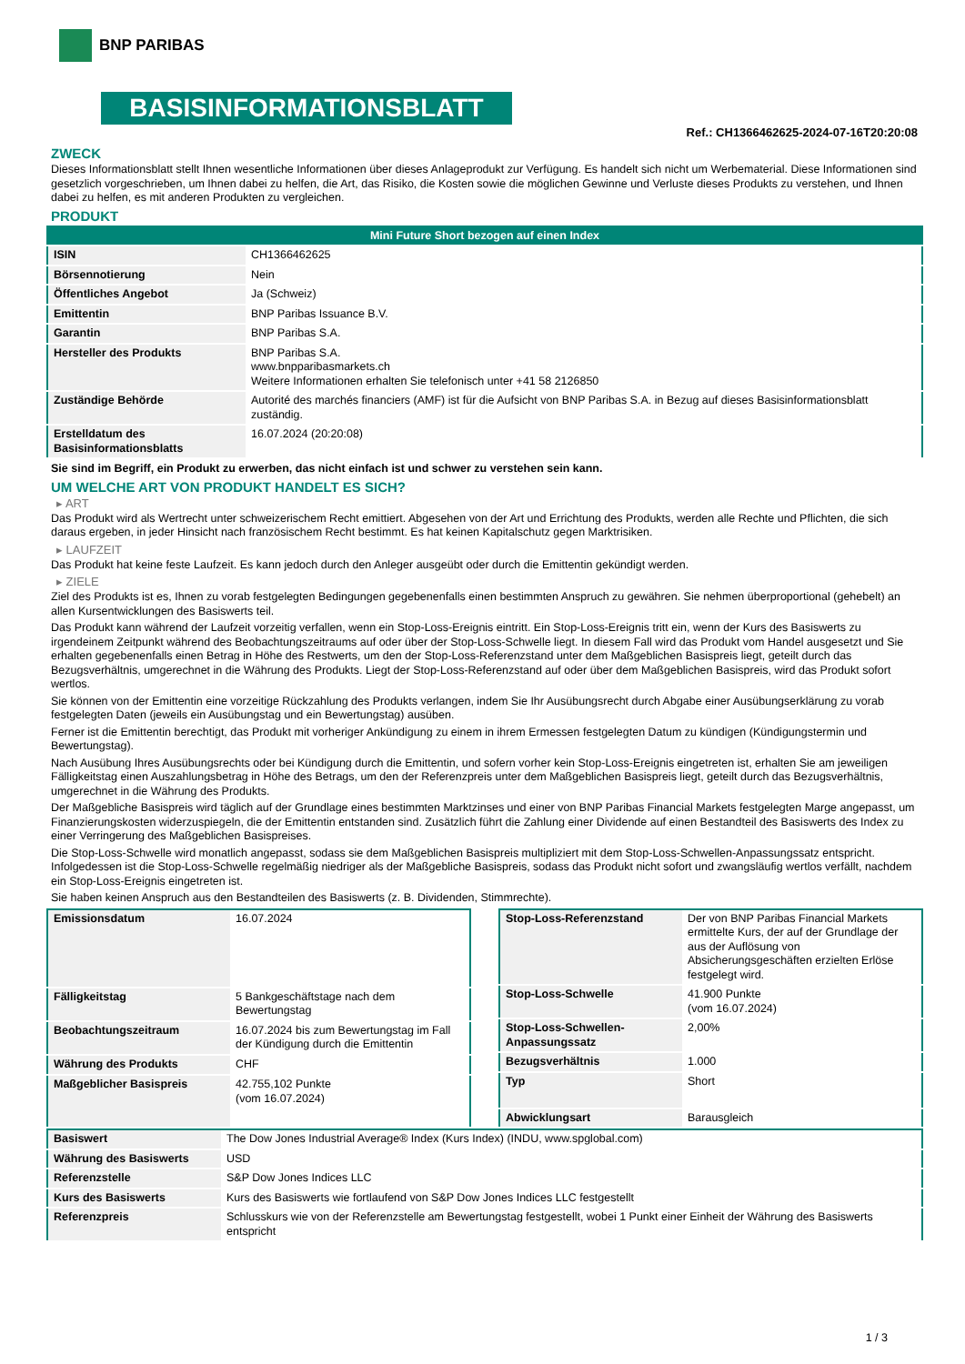BNP PARIBAS
BASISINFORMATIONSBLATT
Ref.: CH1366462625-2024-07-16T20:20:08
ZWECK
Dieses Informationsblatt stellt Ihnen wesentliche Informationen über dieses Anlageprodukt zur Verfügung. Es handelt sich nicht um Werbematerial. Diese Informationen sind gesetzlich vorgeschrieben, um Ihnen dabei zu helfen, die Art, das Risiko, die Kosten sowie die möglichen Gewinne und Verluste dieses Produkts zu verstehen, und Ihnen dabei zu helfen, es mit anderen Produkten zu vergleichen.
PRODUKT
| Mini Future Short bezogen auf einen Index | |
| ISIN | CH1366462625 |
| Börsennotierung | Nein |
| Öffentliches Angebot | Ja (Schweiz) |
| Emittentin | BNP Paribas Issuance B.V. |
| Garantin | BNP Paribas S.A. |
| Hersteller des Produkts | BNP Paribas S.A. www.bnpparibasmarkets.ch Weitere Informationen erhalten Sie telefonisch unter +41 58 2126850 |
| Zuständige Behörde | Autorité des marchés financiers (AMF) ist für die Aufsicht von BNP Paribas S.A. in Bezug auf dieses Basisinformationsblatt zuständig. |
| Erstelldatum des Basisinformationsblatts | 16.07.2024 (20:20:08) |
Sie sind im Begriff, ein Produkt zu erwerben, das nicht einfach ist und schwer zu verstehen sein kann.
UM WELCHE ART VON PRODUKT HANDELT ES SICH?
▸ ART
Das Produkt wird als Wertrecht unter schweizerischem Recht emittiert. Abgesehen von der Art und Errichtung des Produkts, werden alle Rechte und Pflichten, die sich daraus ergeben, in jeder Hinsicht nach französischem Recht bestimmt. Es hat keinen Kapitalschutz gegen Marktrisiken.
▸ LAUFZEIT
Das Produkt hat keine feste Laufzeit. Es kann jedoch durch den Anleger ausgeübt oder durch die Emittentin gekündigt werden.
▸ ZIELE
Ziel des Produkts ist es, Ihnen zu vorab festgelegten Bedingungen gegebenenfalls einen bestimmten Anspruch zu gewähren. Sie nehmen überproportional (gehebelt) an allen Kursentwicklungen des Basiswerts teil.
Das Produkt kann während der Laufzeit vorzeitig verfallen, wenn ein Stop-Loss-Ereignis eintritt. Ein Stop-Loss-Ereignis tritt ein, wenn der Kurs des Basiswerts zu irgendeinem Zeitpunkt während des Beobachtungszeitraums auf oder über der Stop-Loss-Schwelle liegt. In diesem Fall wird das Produkt vom Handel ausgesetzt und Sie erhalten gegebenenfalls einen Betrag in Höhe des Restwerts, um den der Stop-Loss-Referenzstand unter dem Maßgeblichen Basispreis liegt, geteilt durch das Bezugsverhältnis, umgerechnet in die Währung des Produkts. Liegt der Stop-Loss-Referenzstand auf oder über dem Maßgeblichen Basispreis, wird das Produkt sofort wertlos.
Sie können von der Emittentin eine vorzeitige Rückzahlung des Produkts verlangen, indem Sie Ihr Ausübungsrecht durch Abgabe einer Ausübungserklärung zu vorab festgelegten Daten (jeweils ein Ausübungstag und ein Bewertungstag) ausüben.
Ferner ist die Emittentin berechtigt, das Produkt mit vorheriger Ankündigung zu einem in ihrem Ermessen festgelegten Datum zu kündigen (Kündigungstermin und Bewertungstag).
Nach Ausübung Ihres Ausübungsrechts oder bei Kündigung durch die Emittentin, und sofern vorher kein Stop-Loss-Ereignis eingetreten ist, erhalten Sie am jeweiligen Fälligkeitstag einen Auszahlungsbetrag in Höhe des Betrags, um den der Referenzpreis unter dem Maßgeblichen Basispreis liegt, geteilt durch das Bezugsverhältnis, umgerechnet in die Währung des Produkts.
Der Maßgebliche Basispreis wird täglich auf der Grundlage eines bestimmten Marktzinses und einer von BNP Paribas Financial Markets festgelegten Marge angepasst, um Finanzierungskosten widerzuspiegeln, die der Emittentin entstanden sind. Zusätzlich führt die Zahlung einer Dividende auf einen Bestandteil des Basiswerts des Index zu einer Verringerung des Maßgeblichen Basispreises.
Die Stop-Loss-Schwelle wird monatlich angepasst, sodass sie dem Maßgeblichen Basispreis multipliziert mit dem Stop-Loss-Schwellen-Anpassungssatz entspricht. Infolgedessen ist die Stop-Loss-Schwelle regelmäßig niedriger als der Maßgebliche Basispreis, sodass das Produkt nicht sofort und zwangsläufig wertlos verfällt, nachdem ein Stop-Loss-Ereignis eingetreten ist.
Sie haben keinen Anspruch aus den Bestandteilen des Basiswerts (z. B. Dividenden, Stimmrechte).
| Emissionsdatum | 16.07.2024 |
| Fälligkeitstag | 5 Bankgeschäftstage nach dem Bewertungstag |
| Beobachtungszeitraum | 16.07.2024 bis zum Bewertungstag im Fall der Kündigung durch die Emittentin |
| Währung des Produkts | CHF |
| Maßgeblicher Basispreis | 42.755,102 Punkte (vom 16.07.2024) |
| Stop-Loss-Referenzstand | Der von BNP Paribas Financial Markets ermittelte Kurs, der auf der Grundlage der aus der Auflösung von Absicherungsgeschäften erzielten Erlöse festgelegt wird. |
| Stop-Loss-Schwelle | 41.900 Punkte (vom 16.07.2024) |
| Stop-Loss-Schwellen-Anpassungssatz | 2,00% |
| Bezugsverhältnis | 1.000 |
| Typ | Short |
| Abwicklungsart | Barausgleich |
| Basiswert | The Dow Jones Industrial Average® Index (Kurs Index) (INDU, www.spglobal.com) |
| Währung des Basiswerts | USD |
| Referenzstelle | S&P Dow Jones Indices LLC |
| Kurs des Basiswerts | Kurs des Basiswerts wie fortlaufend von S&P Dow Jones Indices LLC festgestellt |
| Referenzpreis | Schlusskurs wie von der Referenzstelle am Bewertungstag festgestellt, wobei 1 Punkt einer Einheit der Währung des Basiswerts entspricht |
1 / 3